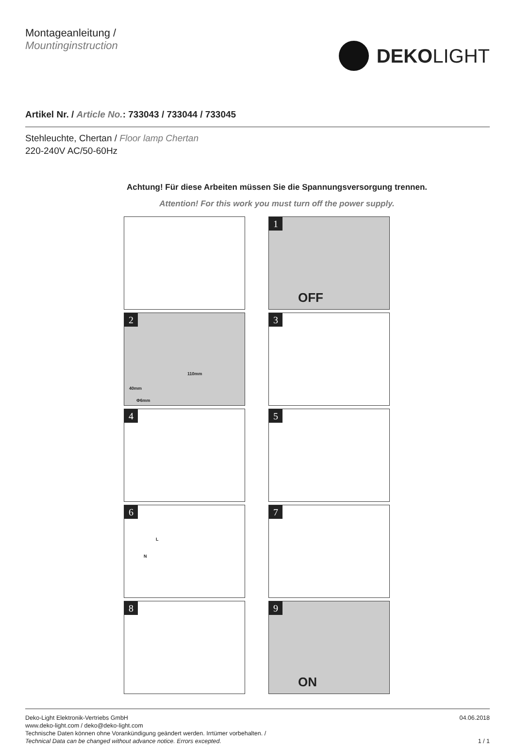Montageanleitung /
Mountinginstruction
DEKOLIGHT
Artikel Nr. / Article No.: 733043 / 733044 / 733045
Stehleuchte, Chertan / Floor lamp Chertan
220-240V AC/50-60Hz
Achtung! Für diese Arbeiten müssen Sie die Spannungsversorgung trennen.
Attention! For this work you must turn off the power supply.
1
OFF
2
110mm
40mm
Φ6mm
3
4
5
6
L
N
7
8
9
ON
Deko-Light Elektronik-Vertriebs GmbH
www.deko-light.com / deko@deko-light.com
Technische Daten können ohne Vorankündigung geändert werden. Irrtümer vorbehalten. /
Technical Data can be changed without advance notice. Errors excepted.
04.06.2018
1 / 1